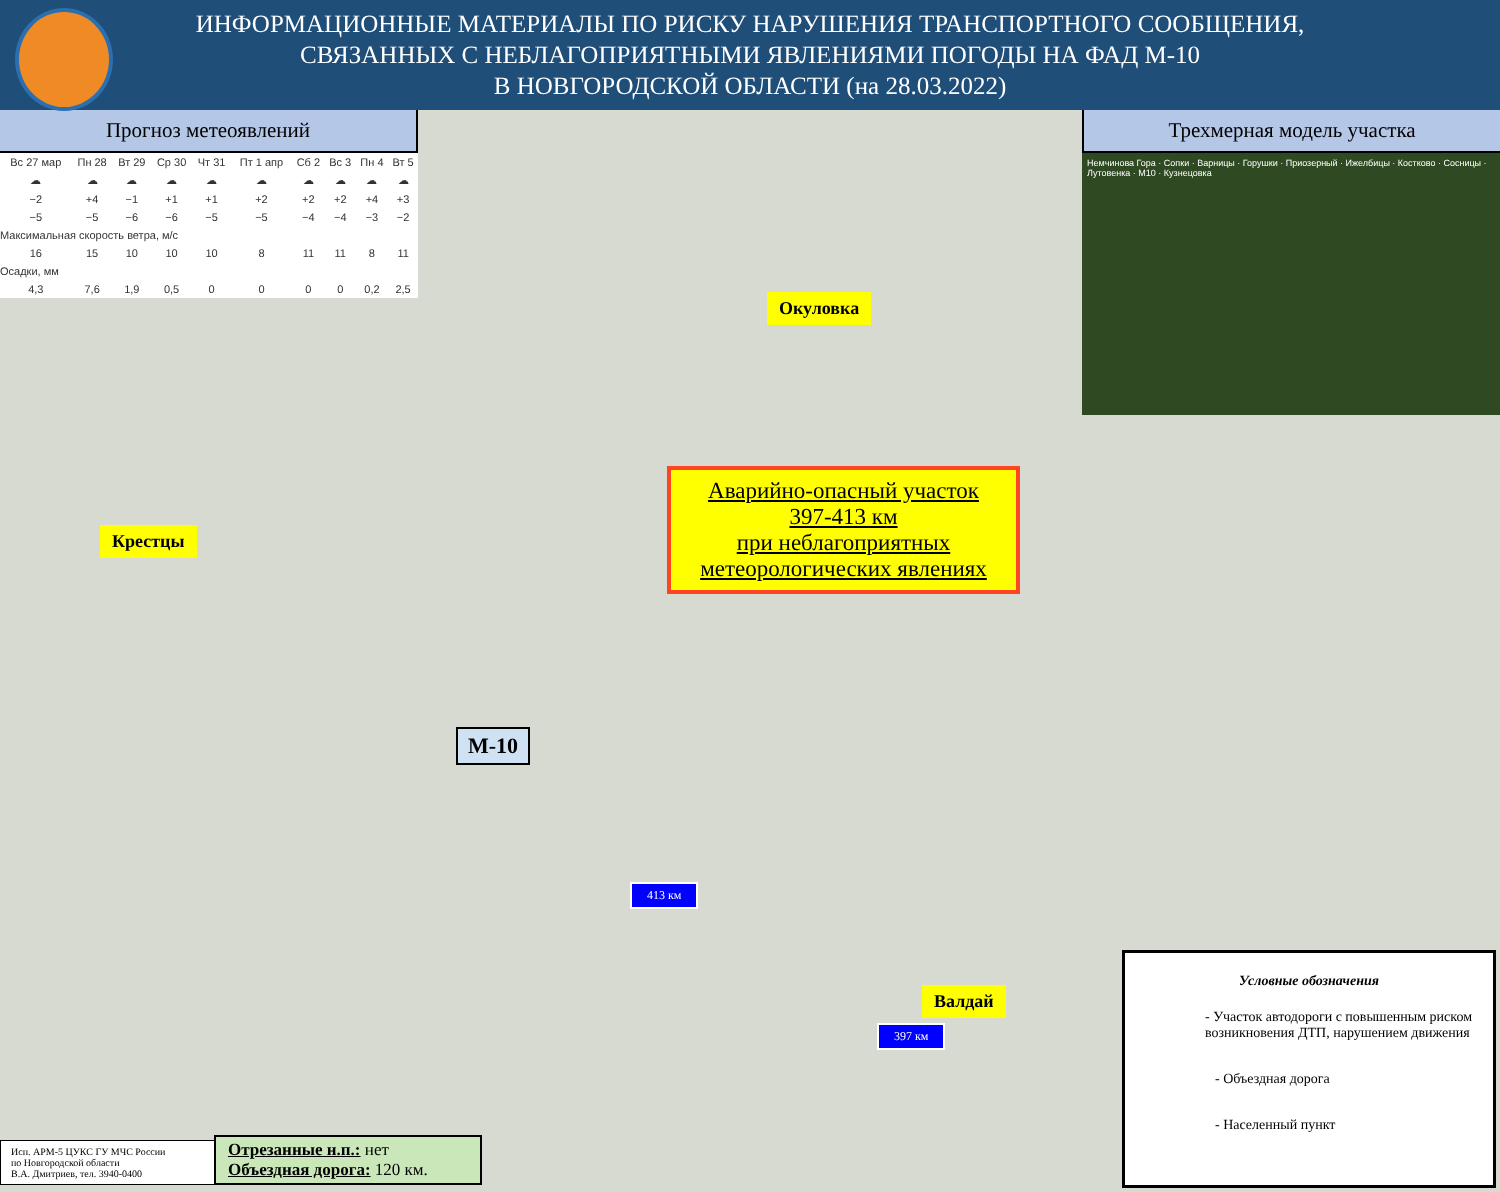ИНФОРМАЦИОННЫЕ МАТЕРИАЛЫ ПО РИСКУ НАРУШЕНИЯ ТРАНСПОРТНОГО СООБЩЕНИЯ,
СВЯЗАННЫХ С НЕБЛАГОПРИЯТНЫМИ ЯВЛЕНИЯМИ ПОГОДЫ НА ФАД М-10
В НОВГОРОДСКОЙ ОБЛАСТИ (на 28.03.2022)
Прогноз метеоявлений
| Вс 27 мар | Пн 28 | Вт 29 | Ср 30 | Чт 31 | Пт 1 апр | Сб 2 | Вс 3 | Пн 4 | Вт 5 |
| ☁ | ☁ | ☁ | ☁ | ☁ | ☁ | ☁ | ☁ | ☁ | ☁ |
| −2 | +4 | −1 | +1 | +1 | +2 | +2 | +2 | +4 | +3 |
| −5 | −5 | −6 | −6 | −5 | −5 | −4 | −4 | −3 | −2 |
| Максимальная скорость ветра, м/с | | | | | | | | | |
| 16 | 15 | 10 | 10 | 10 | 8 | 11 | 11 | 8 | 11 |
| Осадки, мм | | | | | | | | | |
| 4,3 | 7,6 | 1,9 | 0,5 | 0 | 0 | 0 | 0 | 0,2 | 2,5 |
Трехмерная модель участка
Немчинова Гора · Сопки · Варницы · Горушки · Приозерный · Ижелбицы · Костково · Сосницы · Лутовенка · M10 · Кузнецовка
Окуловка
Крестцы
М-10
Аварийно-опасный участок
397-413 км
при неблагоприятных
метеорологических явлениях
413 км
Валдай
397 км
Условные обозначения
- Участок автодороги с повышенным риском возникновения ДТП, нарушением движения
- Объездная дорога
- Населенный пункт
Исп. АРМ-5 ЦУКС ГУ МЧС России
по Новгородской области
В.А. Дмитриев, тел. 3940-0400
Отрезанные н.п.: нет
Объездная дорога: 120 км.